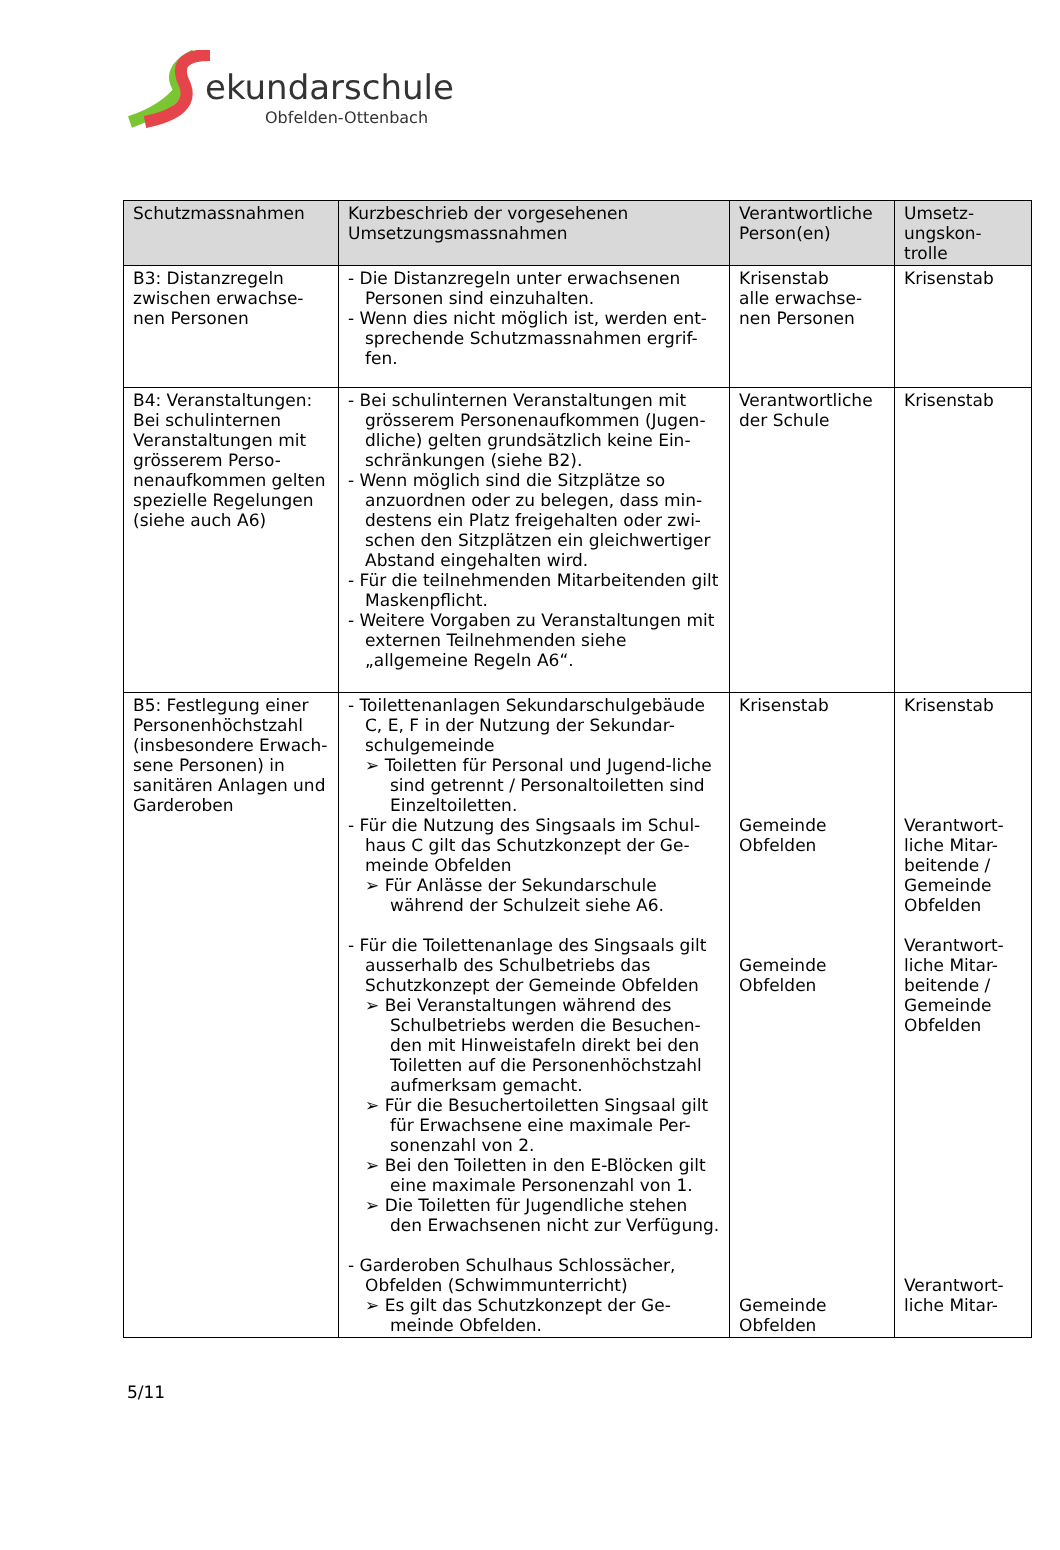ekundarschule
Obfelden-Ottenbach
| Schutzmassnahmen | Kurzbeschrieb der vorgesehenen Umsetzungsmassnahmen | Verantwortliche Person(en) | Umsetz-ungskon-trolle |
| --- | --- | --- | --- |
| B3: Distanzregeln zwischen erwachse-nen Personen | - Die Distanzregeln unter erwachsenen Personen sind einzuhalten. - Wenn dies nicht möglich ist, werden ent-sprechende Schutzmassnahmen ergrif-fen. | Krisenstab alle erwachse-nen Personen | Krisenstab |
| B4: Veranstaltungen: Bei schulinternen Veranstaltungen mit grösserem Perso-nenaufkommen gelten spezielle Regelungen (siehe auch A6) | - Bei schulinternen Veranstaltungen mit grösserem Personenaufkommen (Jugen-dliche) gelten grundsätzlich keine Ein-schränkungen (siehe B2). - Wenn möglich sind die Sitzplätze so anzuordnen oder zu belegen, dass min-destens ein Platz freigehalten oder zwi-schen den Sitzplätzen ein gleichwertiger Abstand eingehalten wird. - Für die teilnehmenden Mitarbeitenden gilt Maskenpflicht. - Weitere Vorgaben zu Veranstaltungen mit externen Teilnehmenden siehe „allgemeine Regeln A6“. | Verantwortliche der Schule | Krisenstab |
| B5: Festlegung einer Personenhöchstzahl (insbesondere Erwach-sene Personen) in sanitären Anlagen und Garderoben | - Toilettenanlagen Sekundarschulgebäude C, E, F in der Nutzung der Sekundar-schulgemeinde ➢ Toiletten für Personal und Jugend-liche sind getrennt / Personaltoiletten sind Einzeltoiletten. - Für die Nutzung des Singsaals im Schul-haus C gilt das Schutzkonzept der Ge-meinde Obfelden ➢ Für Anlässe der Sekundarschule während der Schulzeit siehe A6. - Für die Toilettenanlage des Singsaals gilt ausserhalb des Schulbetriebs das Schutzkonzept der Gemeinde Obfelden ➢ Bei Veranstaltungen während des Schulbetriebs werden die Besuchen-den mit Hinweistafeln direkt bei den Toiletten auf die Personenhöchstzahl aufmerksam gemacht. ➢ Für die Besuchertoiletten Singsaal gilt für Erwachsene eine maximale Per-sonenzahl von 2. ➢ Bei den Toiletten in den E-Blöcken gilt eine maximale Personenzahl von 1. ➢ Die Toiletten für Jugendliche stehen den Erwachsenen nicht zur Verfügung. - Garderoben Schulhaus Schlossächer, Obfelden (Schwimmunterricht) ➢ Es gilt das Schutzkonzept der Ge-meinde Obfelden. | Krisenstab Gemeinde Obfelden Gemeinde Obfelden Gemeinde Obfelden | Krisenstab Verantwort-liche Mitar-beitende / Gemeinde Obfelden Verantwort-liche Mitar-beitende / Gemeinde Obfelden Verantwort-liche Mitar- |
5/11